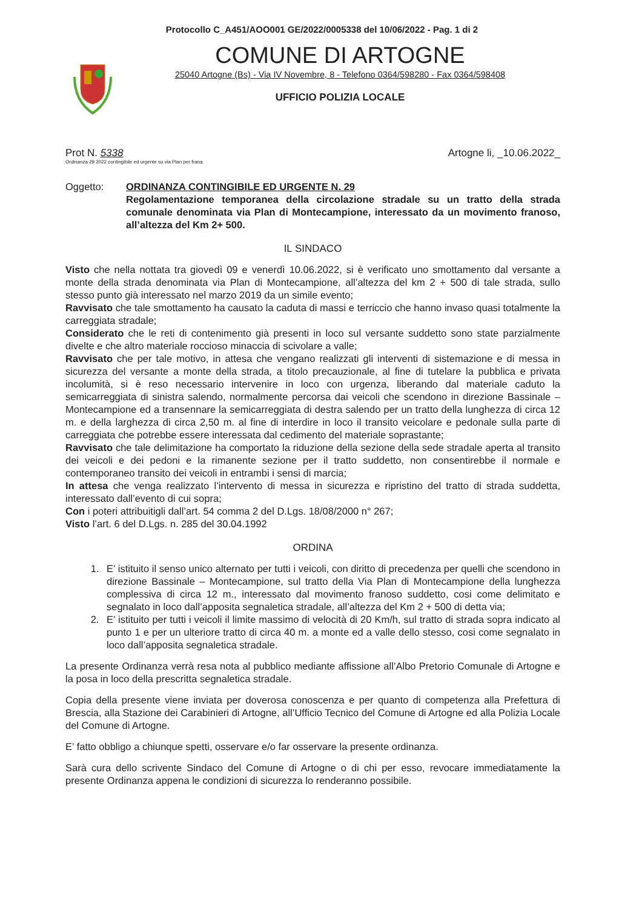Protocollo C_A451/AOO001 GE/2022/0005338 del 10/06/2022 - Pag. 1 di 2
COMUNE DI ARTOGNE
25040 Artogne (Bs) - Via IV Novembre, 8 - Telefono 0364/598280 - Fax 0364/598408
UFFICIO POLIZIA LOCALE
Prot N. 5338
Ordinanza 29 2022 contingibile ed urgente su via Plan per frana
Artogne li, _10.06.2022_
Oggetto: ORDINANZA CONTINGIBILE ED URGENTE N. 29
Regolamentazione temporanea della circolazione stradale su un tratto della strada comunale denominata via Plan di Montecampione, interessato da un movimento franoso, all’altezza del Km 2+ 500.
IL SINDACO
Visto che nella nottata tra giovedì 09 e venerdì 10.06.2022, si è verificato uno smottamento dal versante a monte della strada denominata via Plan di Montecampione, all’altezza del km 2 + 500 di tale strada, sullo stesso punto già interessato nel marzo 2019 da un simile evento;
Ravvisato che tale smottamento ha causato la caduta di massi e terriccio che hanno invaso quasi totalmente la carreggiata stradale;
Considerato che le reti di contenimento già presenti in loco sul versante suddetto sono state parzialmente divelte e che altro materiale roccioso minaccia di scivolare a valle;
Ravvisato che per tale motivo, in attesa che vengano realizzati gli interventi di sistemazione e di messa in sicurezza del versante a monte della strada, a titolo precauzionale, al fine di tutelare la pubblica e privata incolumità, si è reso necessario intervenire in loco con urgenza, liberando dal materiale caduto la semicarreggiata di sinistra salendo, normalmente percorsa dai veicoli che scendono in direzione Bassinale – Montecampione ed a transennare la semicarreggiata di destra salendo per un tratto della lunghezza di circa 12 m. e della larghezza di circa 2,50 m. al fine di interdire in loco il transito veicolare e pedonale sulla parte di carreggiata che potrebbe essere interessata dal cedimento del materiale soprastante;
Ravvisato che tale delimitazione ha comportato la riduzione della sezione della sede stradale aperta al transito dei veicoli e dei pedoni e la rimanente sezione per il tratto suddetto, non consentirebbe il normale e contemporaneo transito dei veicoli in entrambi i sensi di marcia;
In attesa che venga realizzato l’intervento di messa in sicurezza e ripristino del tratto di strada suddetta, interessato dall’evento di cui sopra;
Con i poteri attribuitigli dall’art. 54 comma 2 del D.Lgs. 18/08/2000 n° 267;
Visto l’art. 6 del D.Lgs. n. 285 del 30.04.1992
ORDINA
1. E’ istituito il senso unico alternato per tutti i veicoli, con diritto di precedenza per quelli che scendono in direzione Bassinale – Montecampione, sul tratto della Via Plan di Montecampione della lunghezza complessiva di circa 12 m., interessato dal movimento franoso suddetto, cosi come delimitato e segnalato in loco dall’apposita segnaletica stradale, all’altezza del Km 2 + 500 di detta via;
2. E’ istituito per tutti i veicoli il limite massimo di velocità di 20 Km/h, sul tratto di strada sopra indicato al punto 1 e per un ulteriore tratto di circa 40 m. a monte ed a valle dello stesso, cosi come segnalato in loco dall’apposita segnaletica stradale.
La presente Ordinanza verrà resa nota al pubblico mediante affissione all’Albo Pretorio Comunale di Artogne e la posa in loco della prescritta segnaletica stradale.
Copia della presente viene inviata per doverosa conoscenza e per quanto di competenza alla Prefettura di Brescia, alla Stazione dei Carabinieri di Artogne, all’Ufficio Tecnico del Comune di Artogne ed alla Polizia Locale del Comune di Artogne.
E’ fatto obbligo a chiunque spetti, osservare e/o far osservare la presente ordinanza.
Sarà cura dello scrivente Sindaco del Comune di Artogne o di chi per esso, revocare immediatamente la presente Ordinanza appena le condizioni di sicurezza lo renderanno possibile.